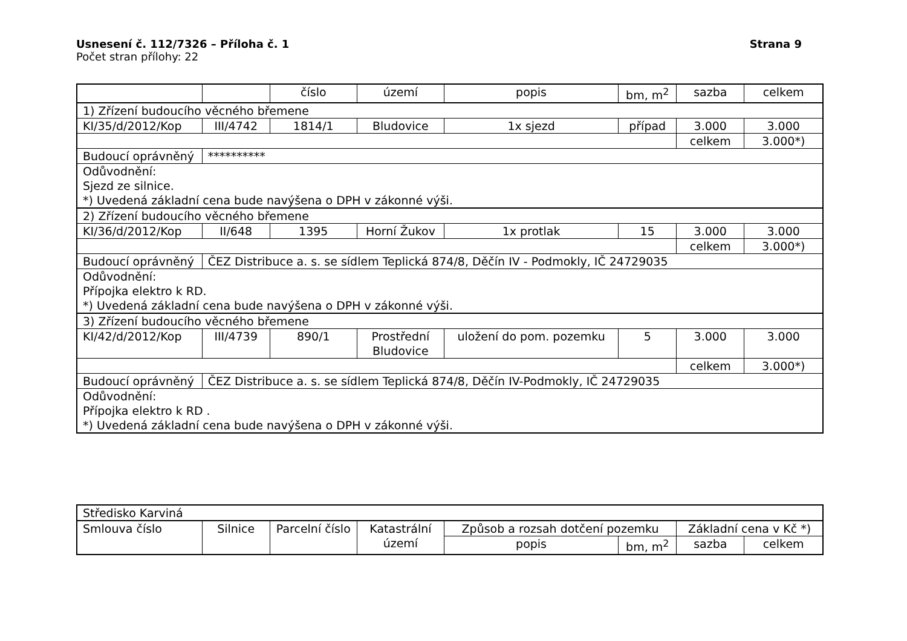Usnesení č. 112/7326 – Příloha č. 1 Strana 9
Počet stran přílohy: 22
| | | číslo | území | popis | bm, m<sup>2</sup> | sazba | celkem |
| 1) Zřízení budoucího věcného břemene | | | | | | | |
| KI/35/d/2012/Kop | III/4742 | 1814/1 | Bludovice | 1x sjezd | případ | 3.000 | 3.000 |
| | | | | | | celkem | 3.000*) |
| Budoucí oprávněný | ********** | | | | | | |
| Odůvodnění: Sjezd ze silnice. *) Uvedená základní cena bude navýšena o DPH v zákonné výši. | | | | | | | |
| 2) Zřízení budoucího věcného břemene | | | | | | | |
| KI/36/d/2012/Kop | II/648 | 1395 | Horní Žukov | 1x protlak | 15 | 3.000 | 3.000 |
| | | | | | | celkem | 3.000*) |
| Budoucí oprávněný | ČEZ Distribuce a. s. se sídlem Teplická 874/8, Děčín IV - Podmokly, IČ 24729035 | | | | | | |
| Odůvodnění: Přípojka elektro k RD. *) Uvedená základní cena bude navýšena o DPH v zákonné výši. | | | | | | | |
| 3) Zřízení budoucího věcného břemene | | | | | | | |
| KI/42/d/2012/Kop | III/4739 | 890/1 | Prostřední Bludovice | uložení do pom. pozemku | 5 | 3.000 | 3.000 |
| | | | | | | celkem | 3.000*) |
| Budoucí oprávněný | ČEZ Distribuce a. s. se sídlem Teplická 874/8, Děčín IV-Podmokly, IČ 24729035 | | | | | | |
| Odůvodnění: Přípojka elektro k RD . *) Uvedená základní cena bude navýšena o DPH v zákonné výši. | | | | | | | |
| Středisko Karviná | | | | | | | |
| Smlouva číslo | Silnice | Parcelní číslo | Katastrální území | Způsob a rozsah dotčení pozemku | | Základní cena v Kč *) | |
| | | | | popis | bm, m<sup>2</sup> | sazba | celkem |